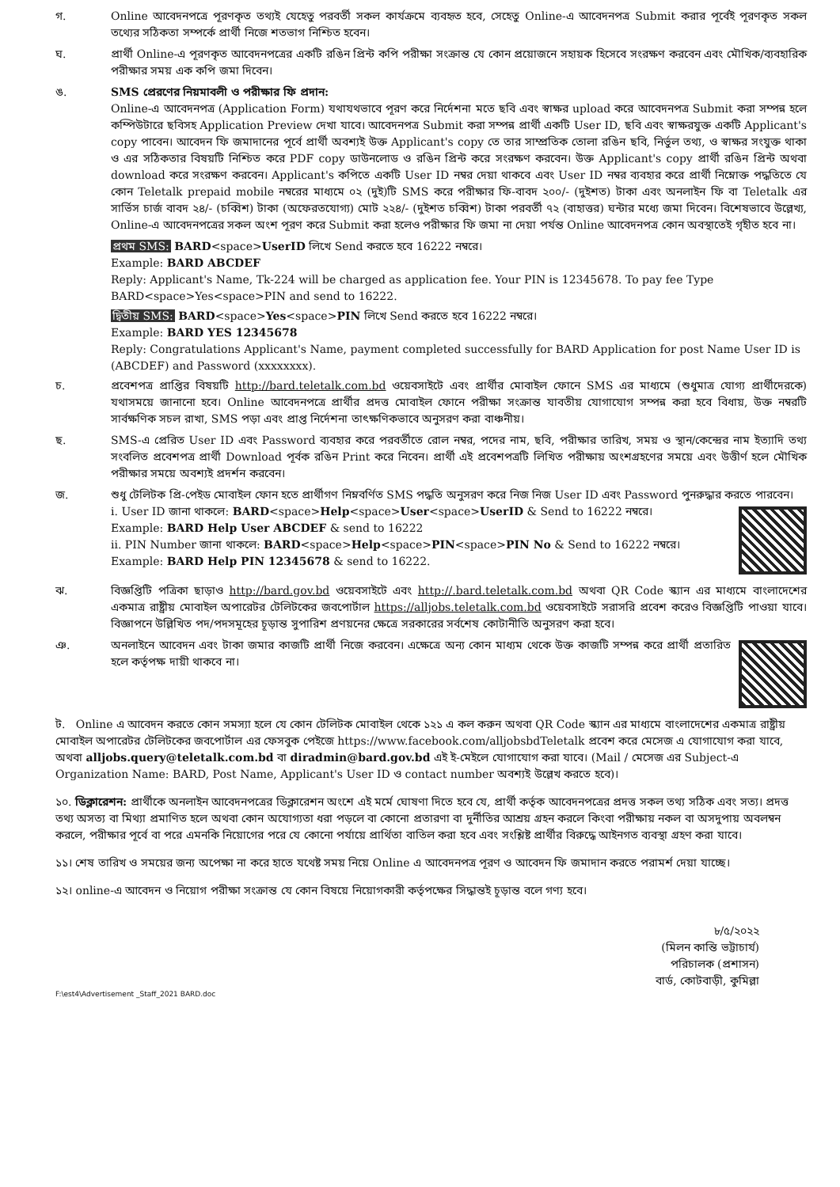গ. Online আবেদনপত্রে পূরণকৃত তথ্যই যেহেতু পরবর্তী সকল কার্যক্রমে ব্যবহৃত হবে, সেহেতু Online-এ আবেদনপত্র Submit করার পূর্বেই পূরণকৃত সকল তথ্যের সঠিকতা সম্পর্কে প্রার্থী নিজে শতভাগ নিশ্চিত হবেন।
ঘ. প্রার্থী Online-এ পূরণকৃত আবেদনপত্রের একটি রঙিন প্রিন্ট কপি পরীক্ষা সংক্রান্ত যে কোন প্রয়োজনে সহায়ক হিসেবে সংরক্ষণ করবেন এবং মৌখিক/ব্যবহারিক পরীক্ষার সময় এক কপি জমা দিবেন।
ঙ. SMS প্রেরণের নিয়মাবলী ও পরীক্ষার ফি প্রদান:
Online-এ আবেদনপত্র (Application Form) যথাযথভাবে পূরণ করে নির্দেশনা মতে ছবি এবং স্বাক্ষর upload করে আবেদনপত্র Submit করা সম্পন্ন হলে কম্পিউটারে ছবিসহ Application Preview দেখা যাবে। আবেদনপত্র Submit করা সম্পন্ন প্রার্থী একটি User ID, ছবি এবং স্বাক্ষরযুক্ত একটি Applicant's copy পাবেন। আবেদন ফি জমাদানের পূর্বে প্রার্থী অবশ্যই উক্ত Applicant's copy তে তার সাম্প্রতিক তোলা রঙিন ছবি, নির্ভুল তথ্য, ও স্বাক্ষর সংযুক্ত থাকা ও এর সঠিকতার বিষয়টি নিশ্চিত করে PDF copy ডাউনলোড ও রঙিন প্রিন্ট করে সংরক্ষণ করবেন। উক্ত Applicant's copy প্রার্থী রঙিন প্রিন্ট অথবা download করে সংরক্ষণ করবেন। Applicant's কপিতে একটি User ID নম্বর দেয়া থাকবে এবং User ID নম্বর ব্যবহার করে প্রার্থী নিম্নোক্ত পদ্ধতিতে যে কোন Teletalk prepaid mobile নম্বরের মাধ্যমে ০২ (দুই)টি SMS করে পরীক্ষার ফি-বাবদ ২০০/- (দুইশত) টাকা এবং অনলাইন ফি বা Teletalk এর সার্ভিস চার্জ বাবদ ২৪/- (চব্বিশ) টাকা (অফেরতযোগ্য) মোট ২২৪/- (দুইশত চব্বিশ) টাকা পরবর্তী ৭২ (বাহাত্তর) ঘন্টার মধ্যে জমা দিবেন। বিশেষভাবে উল্লেখ্য, Online-এ আবেদনপত্রের সকল অংশ পূরণ করে Submit করা হলেও পরীক্ষার ফি জমা না দেয়া পর্যন্ত Online আবেদনপত্র কোন অবস্থাতেই গৃহীত হবে না।
প্রথম SMS: BARD<space>UserID লিখে Send করতে হবে 16222 নম্বরে।
Example: BARD ABCDEF
Reply: Applicant's Name, Tk-224 will be charged as application fee. Your PIN is 12345678. To pay fee Type BARD<space>Yes<space>PIN and send to 16222.
দ্বিতীয় SMS: BARD<space>Yes<space>PIN লিখে Send করতে হবে 16222 নম্বরে।
Example: BARD YES 12345678
Reply: Congratulations Applicant's Name, payment completed successfully for BARD Application for post Name User ID is (ABCDEF) and Password (xxxxxxxx).
চ. প্রবেশপত্র প্রাপ্তির বিষয়টি http://bard.teletalk.com.bd ওয়েবসাইটে এবং প্রার্থীর মোবাইল ফোনে SMS এর মাধ্যমে (শুধুমাত্র যোগ্য প্রার্থীদেরকে) যথাসময়ে জানানো হবে। Online আবেদনপত্রে প্রার্থীর প্রদত্ত মোবাইল ফোনে পরীক্ষা সংক্রান্ত যাবতীয় যোগাযোগ সম্পন্ন করা হবে বিধায়, উক্ত নম্বরটি সার্বক্ষণিক সচল রাখা, SMS পড়া এবং প্রাপ্ত নির্দেশনা তাৎক্ষণিকভাবে অনুসরণ করা বাঞ্চনীয়।
ছ. SMS-এ প্রেরিত User ID এবং Password ব্যবহার করে পরবর্তীতে রোল নম্বর, পদের নাম, ছবি, পরীক্ষার তারিখ, সময় ও স্থান/কেন্দ্রের নাম ইত্যাদি তথ্য সংবলিত প্রবেশপত্র প্রার্থী Download পূর্বক রঙিন Print করে নিবেন। প্রার্থী এই প্রবেশপত্রটি লিখিত পরীক্ষায় অংশগ্রহণের সময়ে এবং উত্তীর্ণ হলে মৌখিক পরীক্ষার সময়ে অবশ্যই প্রদর্শন করবেন।
জ. শুধু টেলিটক প্রি-পেইড মোবাইল ফোন হতে প্রার্থীগণ নিম্নবর্ণিত SMS পদ্ধতি অনুসরণ করে নিজ নিজ User ID এবং Password পুনরুদ্ধার করতে পারবেন।
i. User ID জানা থাকলে: BARD<space>Help<space>User<space>UserID & Send to 16222 নম্বরে।
Example: BARD Help User ABCDEF & send to 16222
ii. PIN Number জানা থাকলে: BARD<space>Help<space>PIN<space>PIN No & Send to 16222 নম্বরে।
Example: BARD Help PIN 12345678 & send to 16222.
ঝ. বিজ্ঞপ্তিটি পত্রিকা ছাড়াও http://bard.gov.bd ওয়েবসাইটে এবং http://.bard.teletalk.com.bd অথবা QR Code স্ক্যান এর মাধ্যমে বাংলাদেশের একমাত্র রাষ্ট্রীয় মোবাইল অপারেটর টেলিটকের জবপোর্টাল https://alljobs.teletalk.com.bd ওয়েবসাইটে সরাসরি প্রবেশ করেও বিজ্ঞপ্তিটি পাওয়া যাবে। বিজ্ঞাপনে উল্লিখিত পদ/পদসমূহের চূড়ান্ত সুপারিশ প্রণয়নের ক্ষেত্রে সরকারের সর্বশেষ কোটানীতি অনুসরণ করা হবে।
ঞ. অনলাইনে আবেদন এবং টাকা জমার কাজটি প্রার্থী নিজে করবেন। এক্ষেত্রে অন্য কোন মাধ্যম থেকে উক্ত কাজটি সম্পন্ন করে প্রার্থী প্রতারিত হলে কর্তৃপক্ষ দায়ী থাকবে না।
ট. Online এ আবেদন করতে কোন সমস্যা হলে যে কোন টেলিটক মোবাইল থেকে ১২১ এ কল করুন অথবা QR Code স্ক্যান এর মাধ্যমে বাংলাদেশের একমাত্র রাষ্ট্রীয় মোবাইল অপারেটর টেলিটকের জবপোর্টাল এর ফেসবুক পেইজে https://www.facebook.com/alljobsbdTeletalk প্রবেশ করে মেসেজ এ যোগাযোগ করা যাবে, অথবা alljobs.query@teletalk.com.bd বা diradmin@bard.gov.bd এই ই-মেইলে যোগাযোগ করা যাবে। (Mail / মেসেজ এর Subject-এ Organization Name: BARD, Post Name, Applicant's User ID ও contact number অবশ্যই উল্লেখ করতে হবে)।
১০. ডিক্লারেশন: প্রার্থীকে অনলাইন আবেদনপত্রের ডিক্লারেশন অংশে এই মর্মে ঘোষণা দিতে হবে যে, প্রার্থী কর্তৃক আবেদনপত্রের প্রদত্ত সকল তথ্য সঠিক এবং সত্য। প্রদত্ত তথ্য অসত্য বা মিথ্যা প্রমাণিত হলে অথবা কোন অযোগ্যতা ধরা পড়লে বা কোনো প্রতারণা বা দুর্নীতির আশ্রয় গ্রহন করলে কিংবা পরীক্ষায় নকল বা অসদুপায় অবলম্বন করলে, পরীক্ষার পূর্বে বা পরে এমনকি নিয়োগের পরে যে কোনো পর্যায়ে প্রার্থিতা বাতিল করা হবে এবং সংশ্লিষ্ট প্রার্থীর বিরুদ্ধে আইনগত ব্যবস্থা গ্রহণ করা যাবে।
১১। শেষ তারিখ ও সময়ের জন্য অপেক্ষা না করে হাতে যথেষ্ট সময় নিয়ে Online এ আবেদনপত্র পূরণ ও আবেদন ফি জমাদান করতে পরামর্শ দেয়া যাচ্ছে।
১২। online-এ আবেদন ও নিয়োগ পরীক্ষা সংক্রান্ত যে কোন বিষয়ে নিয়োগকারী কর্তৃপক্ষের সিদ্ধান্তই চূড়ান্ত বলে গণ্য হবে।
৮/৫/২০২২
(মিলন কান্তি ভট্টাচার্য)
পরিচালক (প্রশাসন)
বার্ড, কোটবাড়ী, কুমিল্লা
F:\est4\Advertisement _Staff_2021 BARD.doc